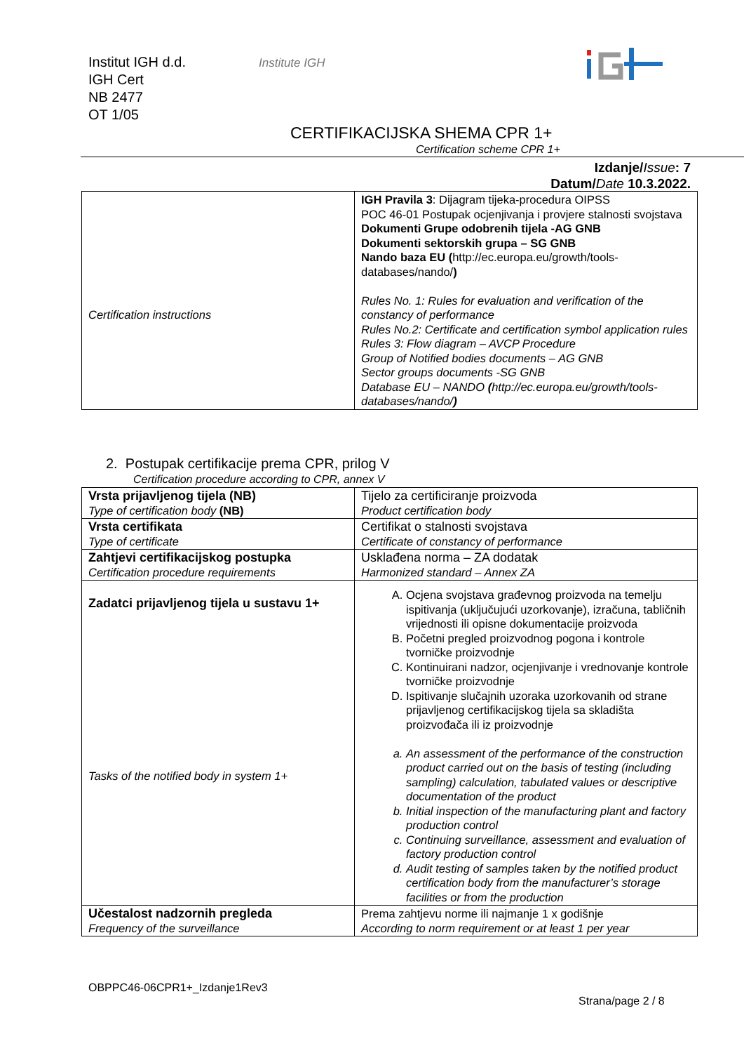Institut IGH d.d.
IGH Cert
NB 2477
OT 1/05
Institute IGH
CERTIFIKACIJSKA SHEMA CPR 1+
Certification scheme CPR 1+
Izdanje/Issue: 7
Datum/Date 10.3.2022.
| Certification instructions | IGH Pravila 3 : Dijagram tijeka-procedura OIPSS POC 46-01 Postupak ocjenjivanja i provjere stalnosti svojstava Dokumenti Grupe odobrenih tijela -AG GNB Dokumenti sektorskih grupa – SG GNB Nando baza EU ( http://ec.europa.eu/growth/tools-databases/nando/ ) Rules No. 1: Rules for evaluation and verification of the constancy of performance Rules No.2: Certificate and certification symbol application rules Rules 3: Flow diagram – AVCP Procedure Group of Notified bodies documents – AG GNB Sector groups documents -SG GNB Database EU – NANDO ( http://ec.europa.eu/growth/tools-databases/nando/ ) |
2. Postupak certifikacije prema CPR, prilog V
Certification procedure according to CPR, annex V
| Vrsta prijavljenog tijela (NB) Type of certification body (NB) | Tijelo za certificiranje proizvoda Product certification body |
| Vrsta certifikata Type of certificate | Certifikat o stalnosti svojstava Certificate of constancy of performance |
| Zahtjevi certifikacijskog postupka Certification procedure requirements | Usklađena norma – ZA dodatak Harmonized standard – Annex ZA |
| Zadatci prijavljenog tijela u sustavu 1+ Tasks of the notified body in system 1+ | A. Ocjena svojstava građevnog proizvoda na temelju ispitivanja (uključujući uzorkovanje), izračuna, tabličnih vrijednosti ili opisne dokumentacije proizvoda B. Početni pregled proizvodnog pogona i kontrole tvorničke proizvodnje C. Kontinuirani nadzor, ocjenjivanje i vrednovanje kontrole tvorničke proizvodnje D. Ispitivanje slučajnih uzoraka uzorkovanih od strane prijavljenog certifikacijskog tijela sa skladišta proizvođača ili iz proizvodnje a. An assessment of the performance of the construction product carried out on the basis of testing (including sampling) calculation, tabulated values or descriptive documentation of the product b. Initial inspection of the manufacturing plant and factory production control c. Continuing surveillance, assessment and evaluation of factory production control d. Audit testing of samples taken by the notified product certification body from the manufacturer’s storage facilities or from the production |
| Učestalost nadzornih pregleda Frequency of the surveillance | Prema zahtjevu norme ili najmanje 1 x godišnje According to norm requirement or at least 1 per year |
OBPPC46-06CPR1+_Izdanje1Rev3
Strana/page 2 / 8